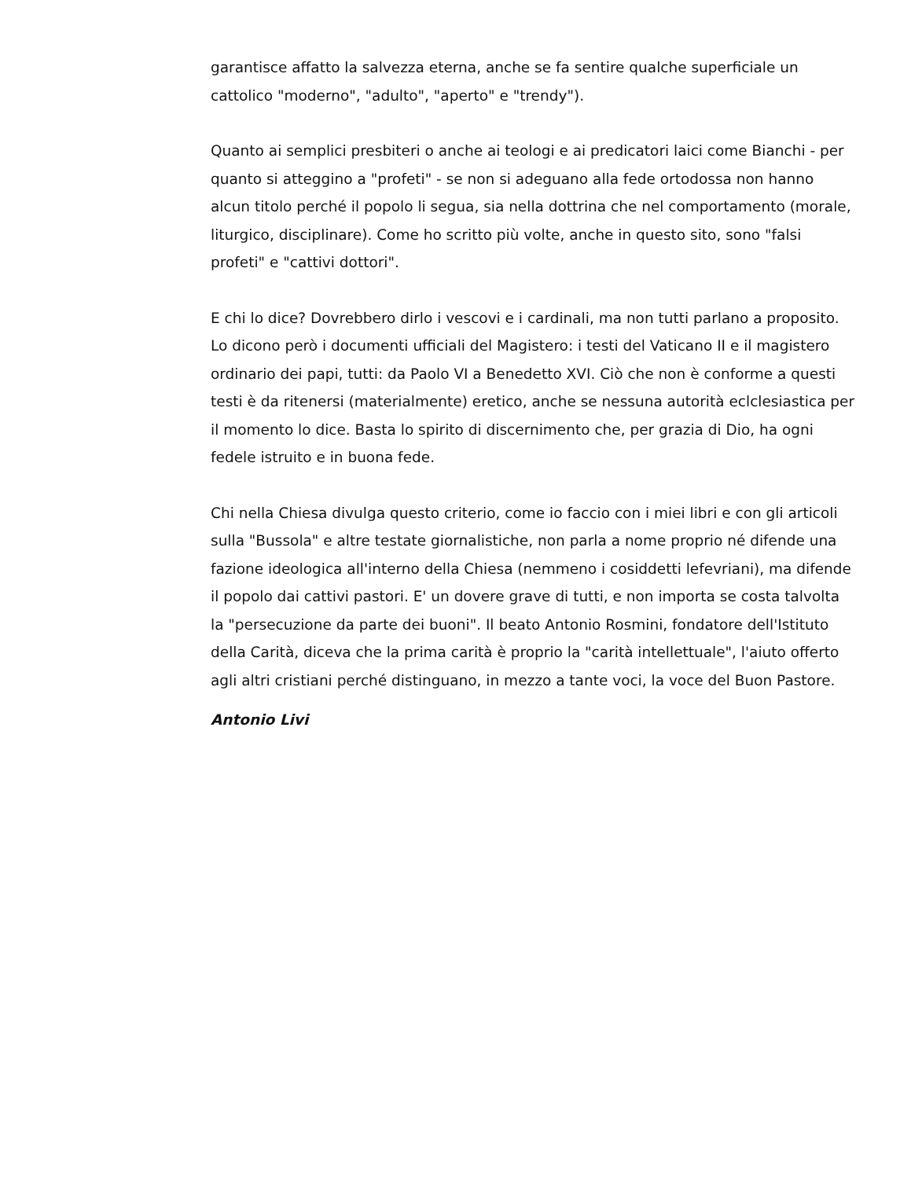garantisce affatto la salvezza eterna, anche se fa sentire qualche superficiale un cattolico "moderno", "adulto", "aperto" e "trendy").
Quanto ai semplici presbiteri o anche ai teologi e ai predicatori laici come Bianchi - per quanto si atteggino a "profeti" - se non si adeguano alla fede ortodossa non hanno alcun titolo perché il popolo li segua, sia nella dottrina che nel comportamento (morale, liturgico, disciplinare). Come ho scritto più volte, anche in questo sito, sono "falsi profeti" e "cattivi dottori".
E chi lo dice? Dovrebbero dirlo i vescovi e i cardinali, ma non tutti parlano a proposito. Lo dicono però i documenti ufficiali del Magistero: i testi del Vaticano II e il magistero ordinario dei papi, tutti: da Paolo VI a Benedetto XVI. Ciò che non è conforme a questi testi è da ritenersi (materialmente) eretico, anche se nessuna autorità eclclesiastica per il momento lo dice. Basta lo spirito di discernimento che, per grazia di Dio, ha ogni fedele istruito e in buona fede.
Chi nella Chiesa divulga questo criterio, come io faccio con i miei libri e con gli articoli sulla "Bussola" e altre testate giornalistiche, non parla a nome proprio né difende una fazione ideologica all'interno della Chiesa (nemmeno i cosiddetti lefevriani), ma difende il popolo dai cattivi pastori. E' un dovere grave di tutti, e non importa se costa talvolta la "persecuzione da parte dei buoni". Il beato Antonio Rosmini, fondatore dell'Istituto della Carità, diceva che la prima carità è proprio la "carità intellettuale", l'aiuto offerto agli altri cristiani perché distinguano, in mezzo a tante voci, la voce del Buon Pastore.
Antonio Livi